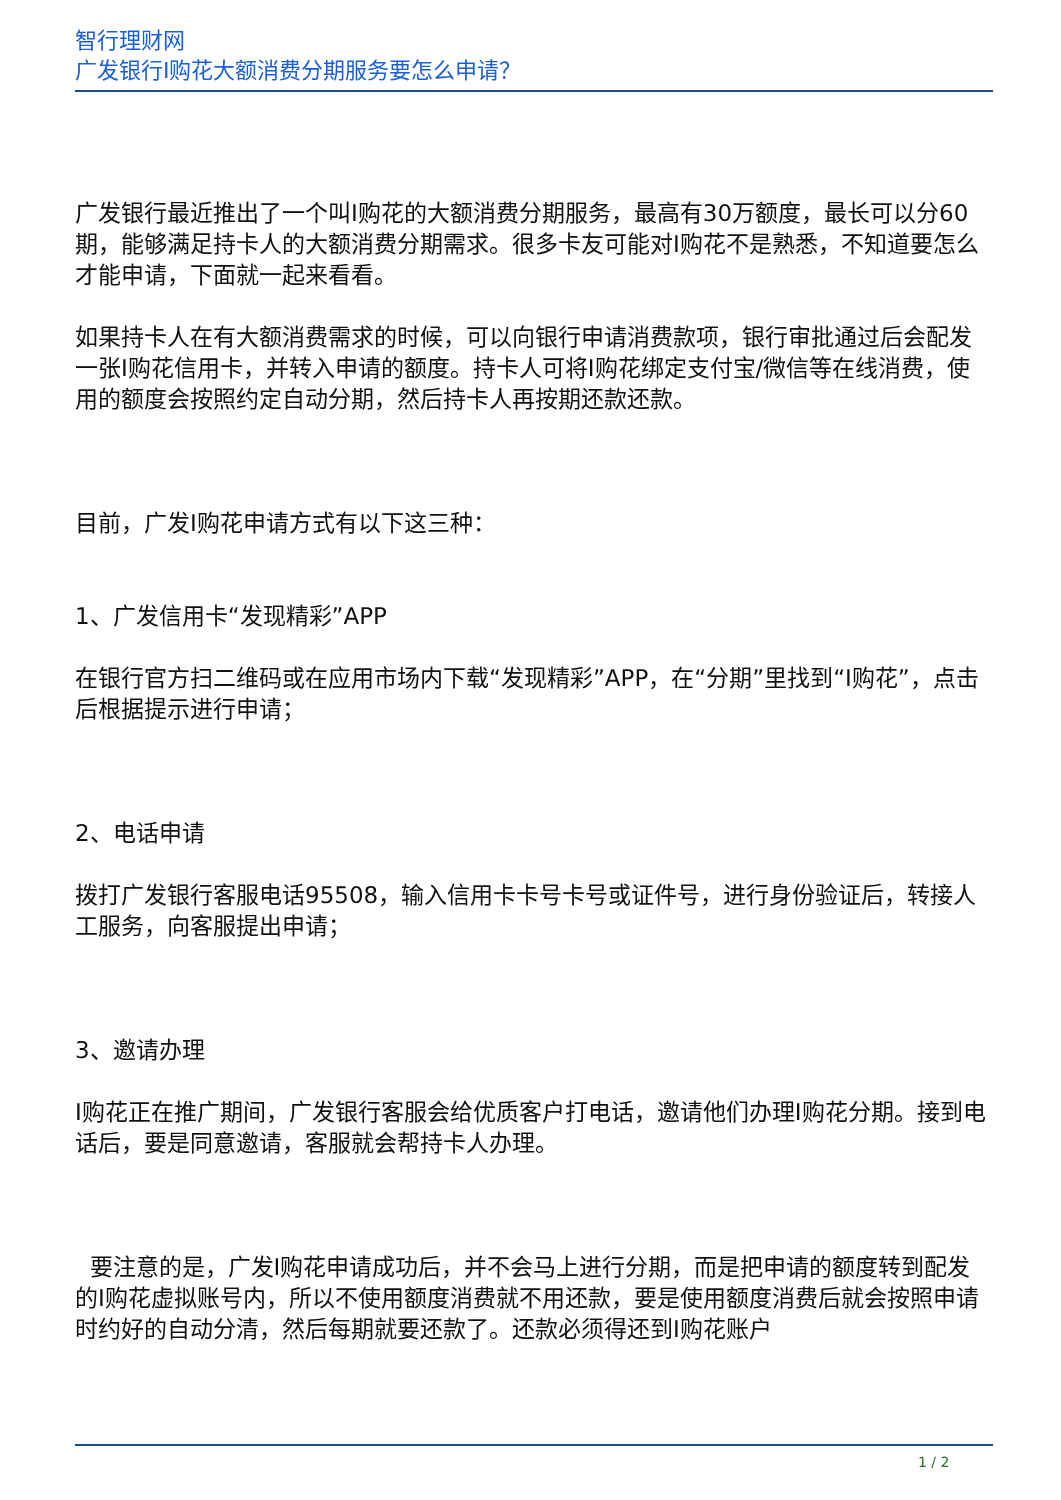智行理财网
广发银行I购花大额消费分期服务要怎么申请？
广发银行最近推出了一个叫I购花的大额消费分期服务，最高有30万额度，最长可以分60期，能够满足持卡人的大额消费分期需求。很多卡友可能对I购花不是熟悉，不知道要怎么才能申请，下面就一起来看看。
如果持卡人在有大额消费需求的时候，可以向银行申请消费款项，银行审批通过后会配发一张I购花信用卡，并转入申请的额度。持卡人可将I购花绑定支付宝/微信等在线消费，使用的额度会按照约定自动分期，然后持卡人再按期还款还款。
目前，广发I购花申请方式有以下这三种：
1、广发信用卡“发现精彩”APP
在银行官方扫二维码或在应用市场内下载“发现精彩”APP，在“分期”里找到“I购花”，点击后根据提示进行申请；
2、电话申请
拨打广发银行客服电话95508，输入信用卡卡号卡号或证件号，进行身份验证后，转接人工服务，向客服提出申请；
3、邀请办理
I购花正在推广期间，广发银行客服会给优质客户打电话，邀请他们办理I购花分期。接到电话后，要是同意邀请，客服就会帮持卡人办理。
要注意的是，广发I购花申请成功后，并不会马上进行分期，而是把申请的额度转到配发的I购花虚拟账号内，所以不使用额度消费就不用还款，要是使用额度消费后就会按照申请时约好的自动分清，然后每期就要还款了。还款必须得还到I购花账户
1 / 2